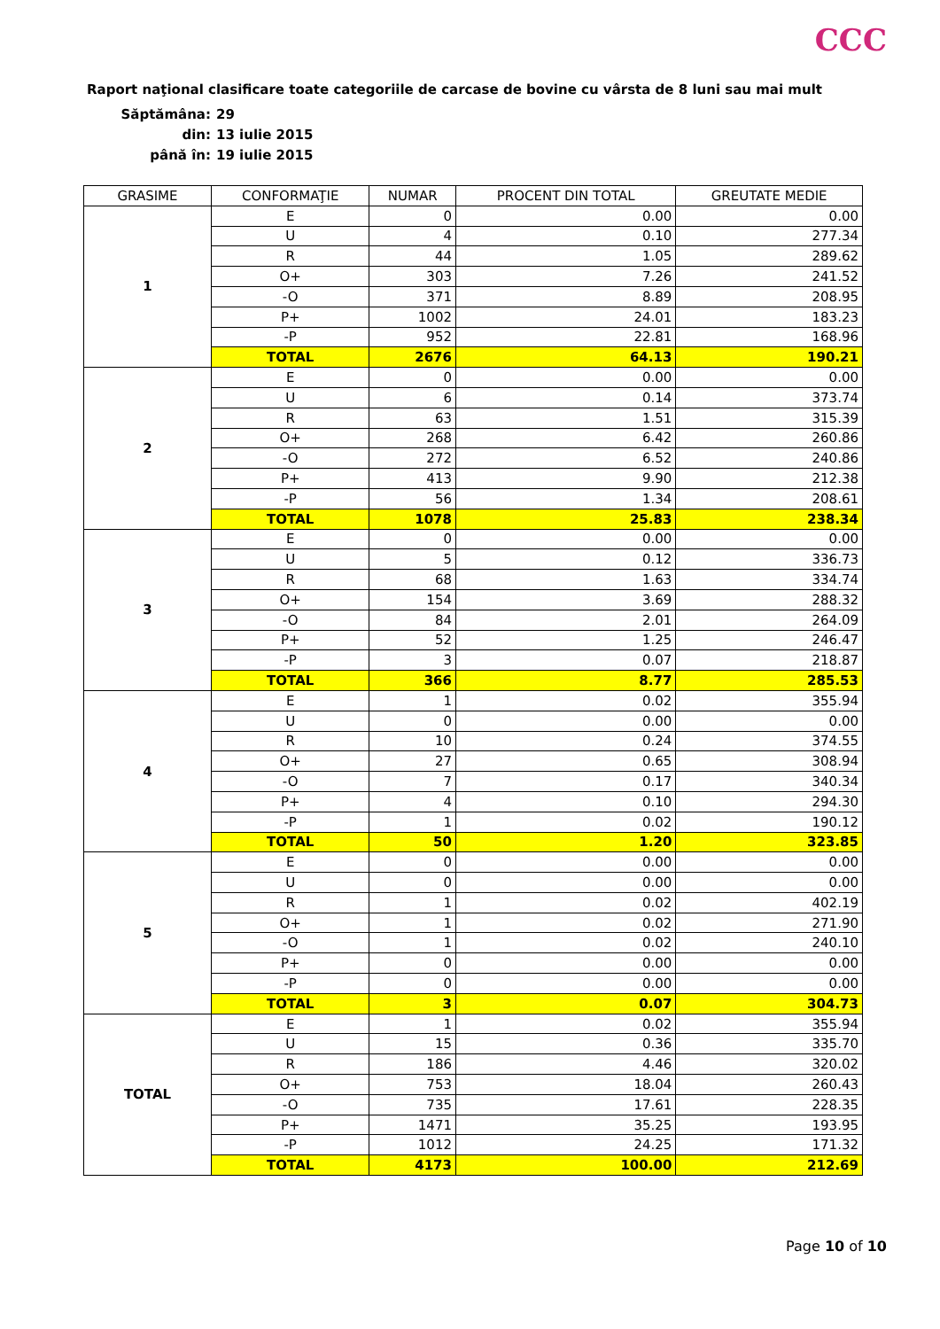CCC
Raport naţional clasificare toate categoriile de carcase de bovine cu vârsta de 8 luni sau mai mult
Săptămâna: 29
din: 13 iulie 2015
până în: 19 iulie 2015
| GRASIME | CONFORMAŢIE | NUMAR | PROCENT DIN TOTAL | GREUTATE MEDIE |
| --- | --- | --- | --- | --- |
| 1 | E | 0 | 0.00 | 0.00 |
| | U | 4 | 0.10 | 277.34 |
| | R | 44 | 1.05 | 289.62 |
| | O+ | 303 | 7.26 | 241.52 |
| | -O | 371 | 8.89 | 208.95 |
| | P+ | 1002 | 24.01 | 183.23 |
| | -P | 952 | 22.81 | 168.96 |
| | TOTAL | 2676 | 64.13 | 190.21 |
| 2 | E | 0 | 0.00 | 0.00 |
| | U | 6 | 0.14 | 373.74 |
| | R | 63 | 1.51 | 315.39 |
| | O+ | 268 | 6.42 | 260.86 |
| | -O | 272 | 6.52 | 240.86 |
| | P+ | 413 | 9.90 | 212.38 |
| | -P | 56 | 1.34 | 208.61 |
| | TOTAL | 1078 | 25.83 | 238.34 |
| 3 | E | 0 | 0.00 | 0.00 |
| | U | 5 | 0.12 | 336.73 |
| | R | 68 | 1.63 | 334.74 |
| | O+ | 154 | 3.69 | 288.32 |
| | -O | 84 | 2.01 | 264.09 |
| | P+ | 52 | 1.25 | 246.47 |
| | -P | 3 | 0.07 | 218.87 |
| | TOTAL | 366 | 8.77 | 285.53 |
| 4 | E | 1 | 0.02 | 355.94 |
| | U | 0 | 0.00 | 0.00 |
| | R | 10 | 0.24 | 374.55 |
| | O+ | 27 | 0.65 | 308.94 |
| | -O | 7 | 0.17 | 340.34 |
| | P+ | 4 | 0.10 | 294.30 |
| | -P | 1 | 0.02 | 190.12 |
| | TOTAL | 50 | 1.20 | 323.85 |
| 5 | E | 0 | 0.00 | 0.00 |
| | U | 0 | 0.00 | 0.00 |
| | R | 1 | 0.02 | 402.19 |
| | O+ | 1 | 0.02 | 271.90 |
| | -O | 1 | 0.02 | 240.10 |
| | P+ | 0 | 0.00 | 0.00 |
| | -P | 0 | 0.00 | 0.00 |
| | TOTAL | 3 | 0.07 | 304.73 |
| TOTAL | E | 1 | 0.02 | 355.94 |
| | U | 15 | 0.36 | 335.70 |
| | R | 186 | 4.46 | 320.02 |
| | O+ | 753 | 18.04 | 260.43 |
| | -O | 735 | 17.61 | 228.35 |
| | P+ | 1471 | 35.25 | 193.95 |
| | -P | 1012 | 24.25 | 171.32 |
| | TOTAL | 4173 | 100.00 | 212.69 |
Page 10 of 10